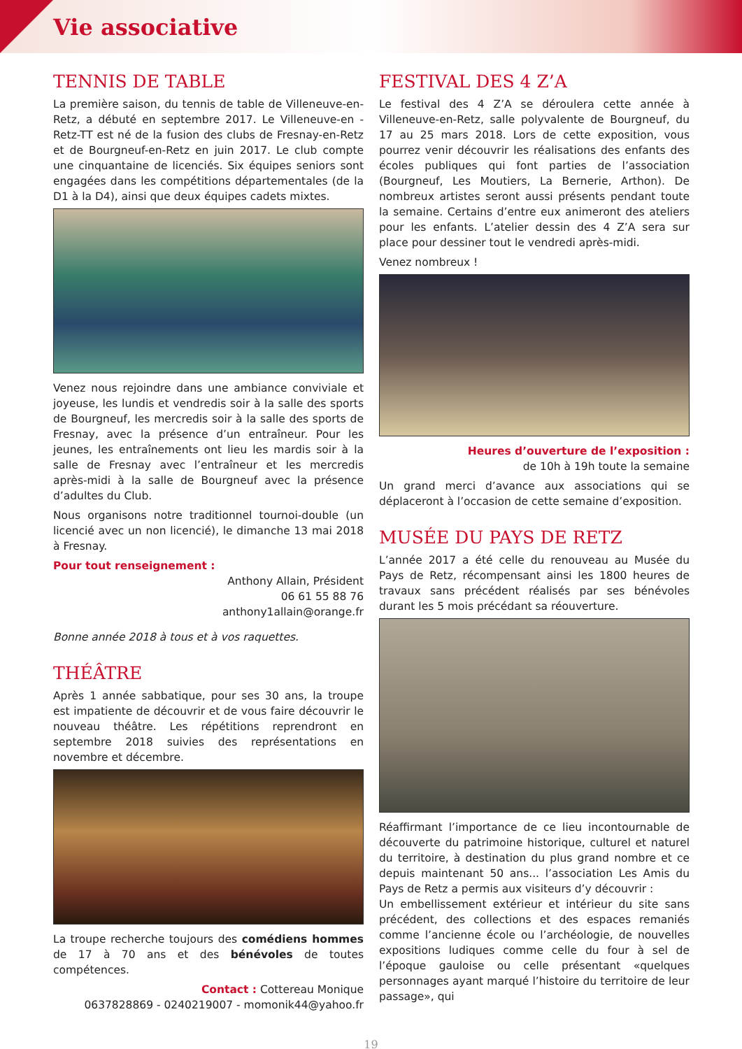Vie associative
TENNIS DE TABLE
La première saison, du tennis de table de Villeneuve-en-Retz, a débuté en septembre 2017. Le Villeneuve-en -Retz-TT est né de la fusion des clubs de Fresnay-en-Retz et de Bourgneuf-en-Retz en juin 2017. Le club compte une cinquantaine de licenciés. Six équipes seniors sont engagées dans les compétitions départementales (de la D1 à la D4), ainsi que deux équipes cadets mixtes.
Venez nous rejoindre dans une ambiance conviviale et joyeuse, les lundis et vendredis soir à la salle des sports de Bourgneuf, les mercredis soir à la salle des sports de Fresnay, avec la présence d’un entraîneur. Pour les jeunes, les entraînements ont lieu les mardis soir à la salle de Fresnay avec l’entraîneur et les mercredis après-midi à la salle de Bourgneuf avec la présence d’adultes du Club.
Nous organisons notre traditionnel tournoi-double (un licencié avec un non licencié), le dimanche 13 mai 2018 à Fresnay.
Pour tout renseignement :
Anthony Allain, Président
06 61 55 88 76
anthony1allain@orange.fr
Bonne année 2018 à tous et à vos raquettes.
THÉÂTRE
Après 1 année sabbatique, pour ses 30 ans, la troupe est impatiente de découvrir et de vous faire découvrir le nouveau théâtre. Les répétitions reprendront en septembre 2018 suivies des représentations en novembre et décembre.
La troupe recherche toujours des comédiens hommes de 17 à 70 ans et des bénévoles de toutes compétences.
Contact : Cottereau Monique
0637828869 - 0240219007 - momonik44@yahoo.fr
FESTIVAL DES 4 Z’A
Le festival des 4 Z’A se déroulera cette année à Villeneuve-en-Retz, salle polyvalente de Bourgneuf, du 17 au 25 mars 2018. Lors de cette exposition, vous pourrez venir découvrir les réalisations des enfants des écoles publiques qui font parties de l’association (Bourgneuf, Les Moutiers, La Bernerie, Arthon). De nombreux artistes seront aussi présents pendant toute la semaine. Certains d’entre eux animeront des ateliers pour les enfants. L’atelier dessin des 4 Z’A sera sur place pour dessiner tout le vendredi après-midi.
Venez nombreux !
Heures d’ouverture de l’exposition :
de 10h à 19h toute la semaine
Un grand merci d’avance aux associations qui se déplaceront à l’occasion de cette semaine d’exposition.
MUSÉE DU PAYS DE RETZ
L’année 2017 a été celle du renouveau au Musée du Pays de Retz, récompensant ainsi les 1800 heures de travaux sans précédent réalisés par ses bénévoles durant les 5 mois précédant sa réouverture.
Réaffirmant l’importance de ce lieu incontournable de découverte du patrimoine historique, culturel et naturel du territoire, à destination du plus grand nombre et ce depuis maintenant 50 ans... l’association Les Amis du Pays de Retz a permis aux visiteurs d’y découvrir :
Un embellissement extérieur et intérieur du site sans précédent, des collections et des espaces remaniés comme l’ancienne école ou l’archéologie, de nouvelles expositions ludiques comme celle du four à sel de l’époque gauloise ou celle présentant «quelques personnages ayant marqué l’histoire du territoire de leur passage», qui
19